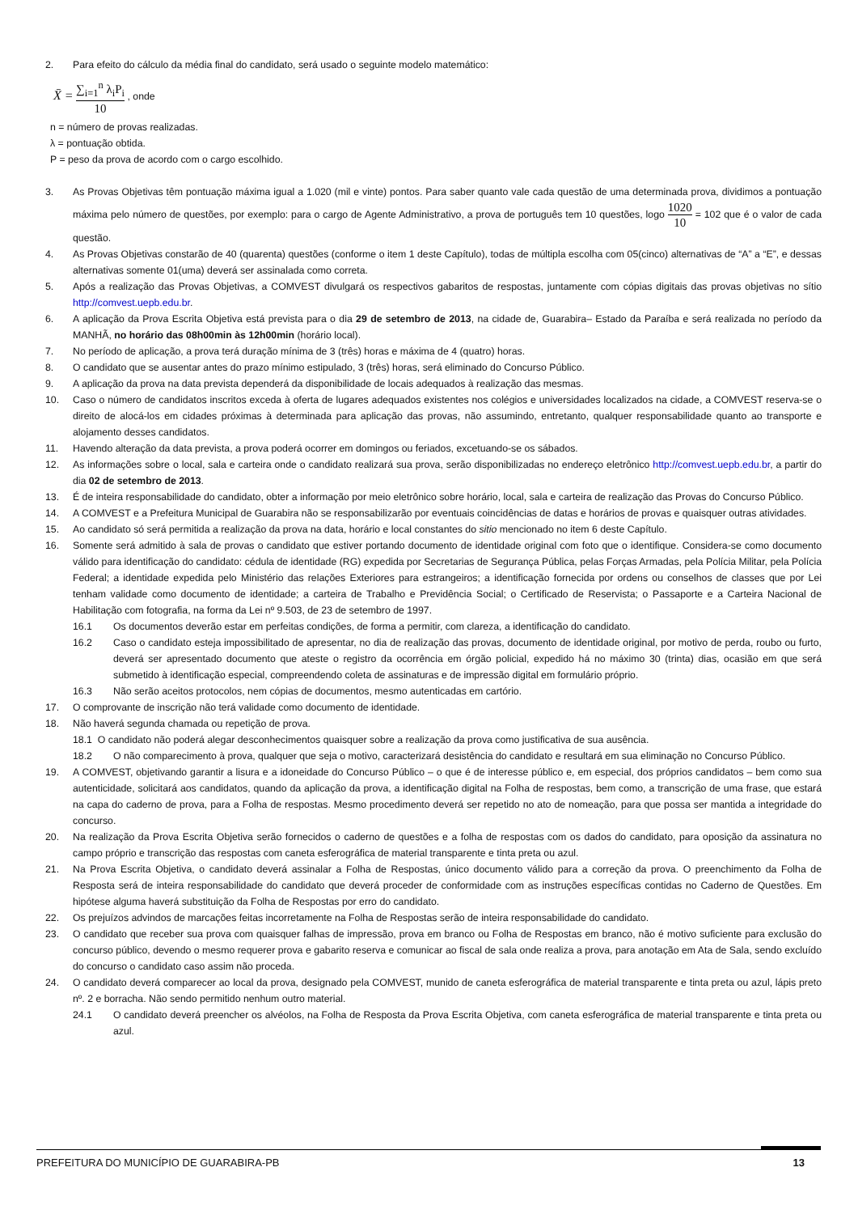2. Para efeito do cálculo da média final do candidato, será usado o seguinte modelo matemático:
X̄ = ∑<sub>i=1</sub><sup>n</sup> λ<sub>i</sub>P<sub>i</sub> 10 , onde
n = número de provas realizadas.
λ = pontuação obtida.
P = peso da prova de acordo com o cargo escolhido.
3. As Provas Objetivas têm pontuação máxima igual a 1.020 (mil e vinte) pontos. Para saber quanto vale cada questão de uma determinada prova, dividimos a pontuação máxima pelo número de questões, por exemplo: para o cargo de Agente Administrativo, a prova de português tem 10 questões, logo 1020 10 = 102 que é o valor de cada questão.
4. As Provas Objetivas constarão de 40 (quarenta) questões (conforme o item 1 deste Capítulo), todas de múltipla escolha com 05(cinco) alternativas de “A” a “E”, e dessas alternativas somente 01(uma) deverá ser assinalada como correta.
5. Após a realização das Provas Objetivas, a COMVEST divulgará os respectivos gabaritos de respostas, juntamente com cópias digitais das provas objetivas no sítio http://comvest.uepb.edu.br.
6. A aplicação da Prova Escrita Objetiva está prevista para o dia 29 de setembro de 2013, na cidade de, Guarabira– Estado da Paraíba e será realizada no período da MANHÃ, no horário das 08h00min às 12h00min (horário local).
7. No período de aplicação, a prova terá duração mínima de 3 (três) horas e máxima de 4 (quatro) horas.
8. O candidato que se ausentar antes do prazo mínimo estipulado, 3 (três) horas, será eliminado do Concurso Público.
9. A aplicação da prova na data prevista dependerá da disponibilidade de locais adequados à realização das mesmas.
10. Caso o número de candidatos inscritos exceda à oferta de lugares adequados existentes nos colégios e universidades localizados na cidade, a COMVEST reserva-se o direito de alocá-los em cidades próximas à determinada para aplicação das provas, não assumindo, entretanto, qualquer responsabilidade quanto ao transporte e alojamento desses candidatos.
11. Havendo alteração da data prevista, a prova poderá ocorrer em domingos ou feriados, excetuando-se os sábados.
12. As informações sobre o local, sala e carteira onde o candidato realizará sua prova, serão disponibilizadas no endereço eletrônico http://comvest.uepb.edu.br, a partir do dia 02 de setembro de 2013.
13. É de inteira responsabilidade do candidato, obter a informação por meio eletrônico sobre horário, local, sala e carteira de realização das Provas do Concurso Público.
14. A COMVEST e a Prefeitura Municipal de Guarabira não se responsabilizarão por eventuais coincidências de datas e horários de provas e quaisquer outras atividades.
15. Ao candidato só será permitida a realização da prova na data, horário e local constantes do sitio mencionado no item 6 deste Capítulo.
16. Somente será admitido à sala de provas o candidato que estiver portando documento de identidade original com foto que o identifique. Considera-se como documento válido para identificação do candidato: cédula de identidade (RG) expedida por Secretarias de Segurança Pública, pelas Forças Armadas, pela Polícia Militar, pela Polícia Federal; a identidade expedida pelo Ministério das relações Exteriores para estrangeiros; a identificação fornecida por ordens ou conselhos de classes que por Lei tenham validade como documento de identidade; a carteira de Trabalho e Previdência Social; o Certificado de Reservista; o Passaporte e a Carteira Nacional de Habilitação com fotografia, na forma da Lei nº 9.503, de 23 de setembro de 1997.
16.1 Os documentos deverão estar em perfeitas condições, de forma a permitir, com clareza, a identificação do candidato.
16.2 Caso o candidato esteja impossibilitado de apresentar, no dia de realização das provas, documento de identidade original, por motivo de perda, roubo ou furto, deverá ser apresentado documento que ateste o registro da ocorrência em órgão policial, expedido há no máximo 30 (trinta) dias, ocasião em que será submetido à identificação especial, compreendendo coleta de assinaturas e de impressão digital em formulário próprio.
16.3 Não serão aceitos protocolos, nem cópias de documentos, mesmo autenticadas em cartório.
17. O comprovante de inscrição não terá validade como documento de identidade.
18. Não haverá segunda chamada ou repetição de prova.
18.1 O candidato não poderá alegar desconhecimentos quaisquer sobre a realização da prova como justificativa de sua ausência.
18.2 O não comparecimento à prova, qualquer que seja o motivo, caracterizará desistência do candidato e resultará em sua eliminação no Concurso Público.
19. A COMVEST, objetivando garantir a lisura e a idoneidade do Concurso Público – o que é de interesse público e, em especial, dos próprios candidatos – bem como sua autenticidade, solicitará aos candidatos, quando da aplicação da prova, a identificação digital na Folha de respostas, bem como, a transcrição de uma frase, que estará na capa do caderno de prova, para a Folha de respostas. Mesmo procedimento deverá ser repetido no ato de nomeação, para que possa ser mantida a integridade do concurso.
20. Na realização da Prova Escrita Objetiva serão fornecidos o caderno de questões e a folha de respostas com os dados do candidato, para oposição da assinatura no campo próprio e transcrição das respostas com caneta esferográfica de material transparente e tinta preta ou azul.
21. Na Prova Escrita Objetiva, o candidato deverá assinalar a Folha de Respostas, único documento válido para a correção da prova. O preenchimento da Folha de Resposta será de inteira responsabilidade do candidato que deverá proceder de conformidade com as instruções específicas contidas no Caderno de Questões. Em hipótese alguma haverá substituição da Folha de Respostas por erro do candidato.
22. Os prejuízos advindos de marcações feitas incorretamente na Folha de Respostas serão de inteira responsabilidade do candidato.
23. O candidato que receber sua prova com quaisquer falhas de impressão, prova em branco ou Folha de Respostas em branco, não é motivo suficiente para exclusão do concurso público, devendo o mesmo requerer prova e gabarito reserva e comunicar ao fiscal de sala onde realiza a prova, para anotação em Ata de Sala, sendo excluído do concurso o candidato caso assim não proceda.
24. O candidato deverá comparecer ao local da prova, designado pela COMVEST, munido de caneta esferográfica de material transparente e tinta preta ou azul, lápis preto nº. 2 e borracha. Não sendo permitido nenhum outro material.
24.1 O candidato deverá preencher os alvéolos, na Folha de Resposta da Prova Escrita Objetiva, com caneta esferográfica de material transparente e tinta preta ou azul.
PREFEITURA DO MUNICÍPIO DE GUARABIRA-PB 13